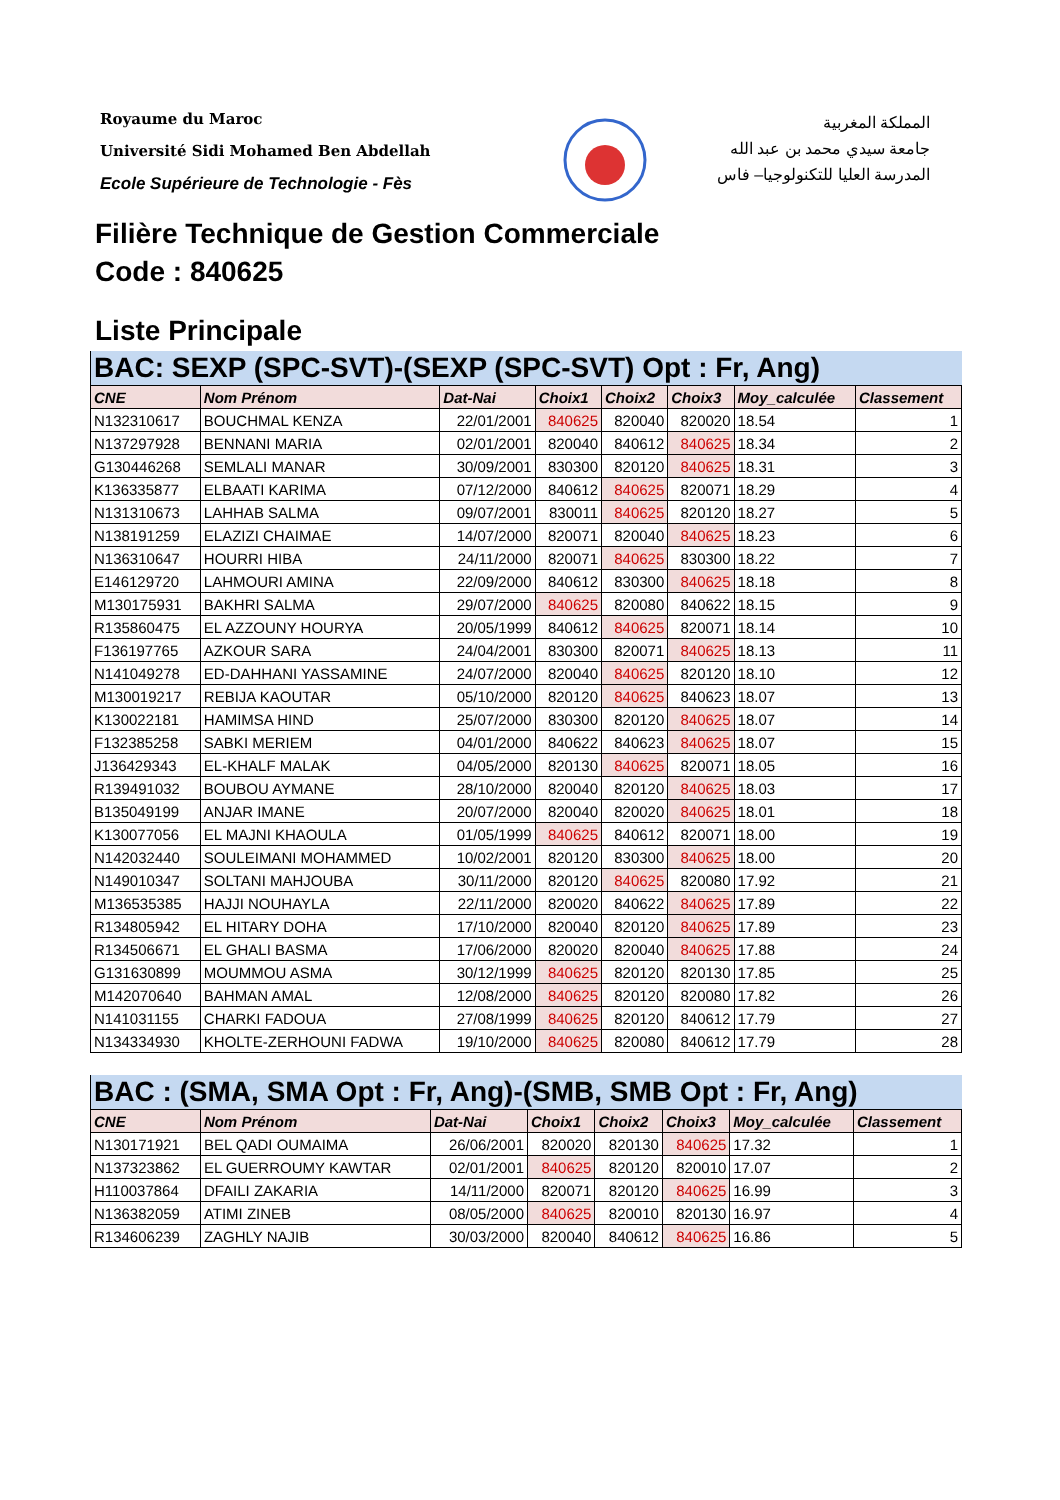Royaume du Maroc
Université Sidi Mohamed Ben Abdellah
Ecole Supérieure de Technologie - Fès
المملكة المغربية
جامعة سيدي محمد بن عبد الله
المدرسة العليا للتكنولوجيا– فاس
Filière Technique de Gestion Commerciale
Code : 840625
Liste Principale
| BAC: SEXP (SPC-SVT)-(SEXP (SPC-SVT) Opt : Fr, Ang) | | | | | | | |
| --- | --- | --- | --- | --- | --- | --- | --- |
| CNE | Nom Prénom | Dat-Nai | Choix1 | Choix2 | Choix3 | Moy_calculée | Classement |
| N132310617 | BOUCHMAL KENZA | 22/01/2001 | 840625 | 820040 | 820020 | 18.54 | 1 |
| N137297928 | BENNANI MARIA | 02/01/2001 | 820040 | 840612 | 840625 | 18.34 | 2 |
| G130446268 | SEMLALI MANAR | 30/09/2001 | 830300 | 820120 | 840625 | 18.31 | 3 |
| K136335877 | ELBAATI KARIMA | 07/12/2000 | 840612 | 840625 | 820071 | 18.29 | 4 |
| N131310673 | LAHHAB SALMA | 09/07/2001 | 830011 | 840625 | 820120 | 18.27 | 5 |
| N138191259 | ELAZIZI CHAIMAE | 14/07/2000 | 820071 | 820040 | 840625 | 18.23 | 6 |
| N136310647 | HOURRI HIBA | 24/11/2000 | 820071 | 840625 | 830300 | 18.22 | 7 |
| E146129720 | LAHMOURI AMINA | 22/09/2000 | 840612 | 830300 | 840625 | 18.18 | 8 |
| M130175931 | BAKHRI SALMA | 29/07/2000 | 840625 | 820080 | 840622 | 18.15 | 9 |
| R135860475 | EL AZZOUNY HOURYA | 20/05/1999 | 840612 | 840625 | 820071 | 18.14 | 10 |
| F136197765 | AZKOUR SARA | 24/04/2001 | 830300 | 820071 | 840625 | 18.13 | 11 |
| N141049278 | ED-DAHHANI YASSAMINE | 24/07/2000 | 820040 | 840625 | 820120 | 18.10 | 12 |
| M130019217 | REBIJA KAOUTAR | 05/10/2000 | 820120 | 840625 | 840623 | 18.07 | 13 |
| K130022181 | HAMIMSA HIND | 25/07/2000 | 830300 | 820120 | 840625 | 18.07 | 14 |
| F132385258 | SABKI MERIEM | 04/01/2000 | 840622 | 840623 | 840625 | 18.07 | 15 |
| J136429343 | EL-KHALF MALAK | 04/05/2000 | 820130 | 840625 | 820071 | 18.05 | 16 |
| R139491032 | BOUBOU AYMANE | 28/10/2000 | 820040 | 820120 | 840625 | 18.03 | 17 |
| B135049199 | ANJAR IMANE | 20/07/2000 | 820040 | 820020 | 840625 | 18.01 | 18 |
| K130077056 | EL MAJNI KHAOULA | 01/05/1999 | 840625 | 840612 | 820071 | 18.00 | 19 |
| N142032440 | SOULEIMANI MOHAMMED | 10/02/2001 | 820120 | 830300 | 840625 | 18.00 | 20 |
| N149010347 | SOLTANI MAHJOUBA | 30/11/2000 | 820120 | 840625 | 820080 | 17.92 | 21 |
| M136535385 | HAJJI NOUHAYLA | 22/11/2000 | 820020 | 840622 | 840625 | 17.89 | 22 |
| R134805942 | EL HITARY DOHA | 17/10/2000 | 820040 | 820120 | 840625 | 17.89 | 23 |
| R134506671 | EL GHALI BASMA | 17/06/2000 | 820020 | 820040 | 840625 | 17.88 | 24 |
| G131630899 | MOUMMOU ASMA | 30/12/1999 | 840625 | 820120 | 820130 | 17.85 | 25 |
| M142070640 | BAHMAN AMAL | 12/08/2000 | 840625 | 820120 | 820080 | 17.82 | 26 |
| N141031155 | CHARKI FADOUA | 27/08/1999 | 840625 | 820120 | 840612 | 17.79 | 27 |
| N134334930 | KHOLTE-ZERHOUNI FADWA | 19/10/2000 | 840625 | 820080 | 840612 | 17.79 | 28 |
| BAC : (SMA, SMA Opt : Fr, Ang)-(SMB, SMB Opt : Fr, Ang) | | | | | | | |
| --- | --- | --- | --- | --- | --- | --- | --- |
| CNE | Nom Prénom | Dat-Nai | Choix1 | Choix2 | Choix3 | Moy_calculée | Classement |
| N130171921 | BEL QADI OUMAIMA | 26/06/2001 | 820020 | 820130 | 840625 | 17.32 | 1 |
| N137323862 | EL GUERROUMY KAWTAR | 02/01/2001 | 840625 | 820120 | 820010 | 17.07 | 2 |
| H110037864 | DFAILI ZAKARIA | 14/11/2000 | 820071 | 820120 | 840625 | 16.99 | 3 |
| N136382059 | ATIMI ZINEB | 08/05/2000 | 840625 | 820010 | 820130 | 16.97 | 4 |
| R134606239 | ZAGHLY NAJIB | 30/03/2000 | 820040 | 840612 | 840625 | 16.86 | 5 |